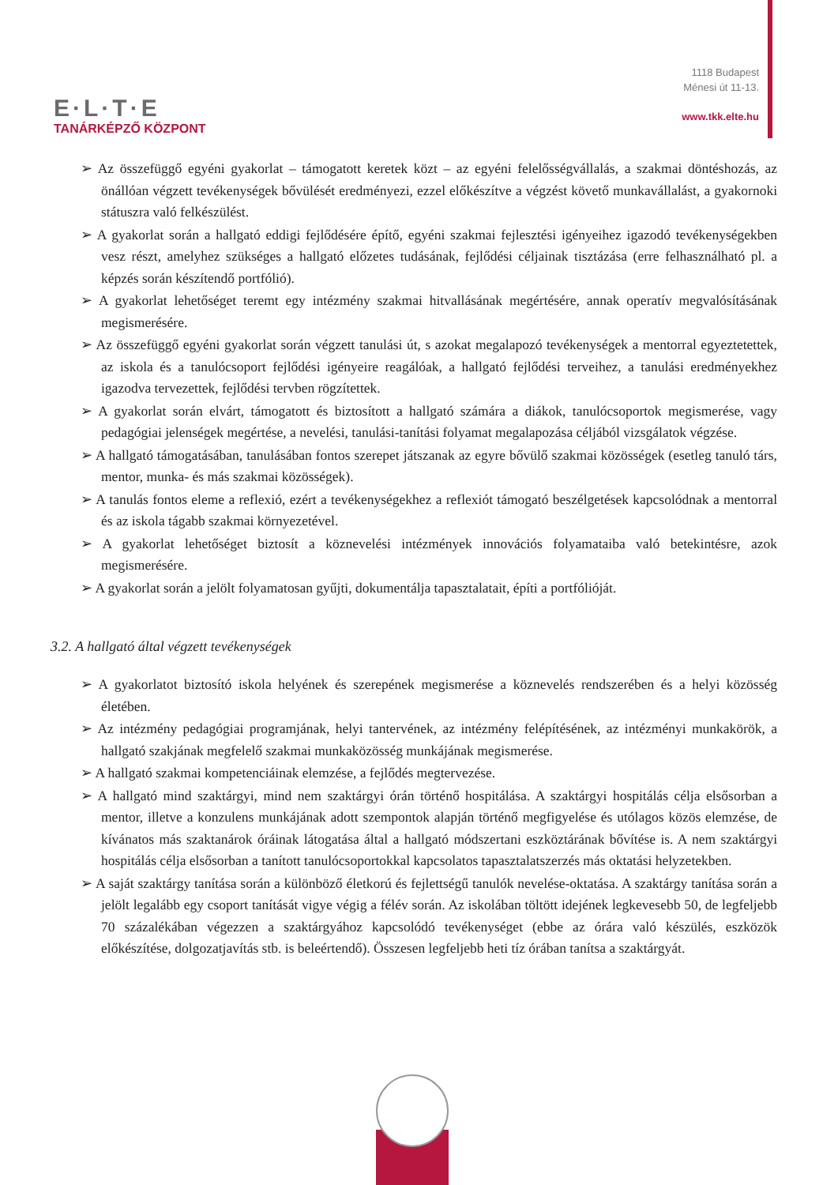E·L·T·E
TANÁRKÉPZŐ KÖZPONT
1118 Budapest
Ménesi út 11-13.
www.tkk.elte.hu
➢ Az összefüggő egyéni gyakorlat – támogatott keretek közt – az egyéni felelősségvállalás, a szakmai döntéshozás, az önállóan végzett tevékenységek bővülését eredményezi, ezzel előkészítve a végzést követő munkavállalást, a gyakornoki státuszra való felkészülést.
➢ A gyakorlat során a hallgató eddigi fejlődésére építő, egyéni szakmai fejlesztési igényeihez igazodó tevékenységekben vesz részt, amelyhez szükséges a hallgató előzetes tudásának, fejlődési céljainak tisztázása (erre felhasználható pl. a képzés során készítendő portfólió).
➢ A gyakorlat lehetőséget teremt egy intézmény szakmai hitvallásának megértésére, annak operatív megvalósításának megismerésére.
➢ Az összefüggő egyéni gyakorlat során végzett tanulási út, s azokat megalapozó tevékenységek a mentorral egyeztetettek, az iskola és a tanulócsoport fejlődési igényeire reagálóak, a hallgató fejlődési terveihez, a tanulási eredményekhez igazodva tervezettek, fejlődési tervben rögzítettek.
➢ A gyakorlat során elvárt, támogatott és biztosított a hallgató számára a diákok, tanulócsoportok megismerése, vagy pedagógiai jelenségek megértése, a nevelési, tanulási-tanítási folyamat megalapozása céljából vizsgálatok végzése.
➢ A hallgató támogatásában, tanulásában fontos szerepet játszanak az egyre bővülő szakmai közösségek (esetleg tanuló társ, mentor, munka- és más szakmai közösségek).
➢ A tanulás fontos eleme a reflexió, ezért a tevékenységekhez a reflexiót támogató beszélgetések kapcsolódnak a mentorral és az iskola tágabb szakmai környezetével.
➢ A gyakorlat lehetőséget biztosít a köznevelési intézmények innovációs folyamataiba való betekintésre, azok megismerésére.
➢ A gyakorlat során a jelölt folyamatosan gyűjti, dokumentálja tapasztalatait, építi a portfólióját.
3.2. A hallgató által végzett tevékenységek
➢ A gyakorlatot biztosító iskola helyének és szerepének megismerése a köznevelés rendszerében és a helyi közösség életében.
➢ Az intézmény pedagógiai programjának, helyi tantervének, az intézmény felépítésének, az intézményi munkakörök, a hallgató szakjának megfelelő szakmai munkaközösség munkájának megismerése.
➢ A hallgató szakmai kompetenciáinak elemzése, a fejlődés megtervezése.
➢ A hallgató mind szaktárgyi, mind nem szaktárgyi órán történő hospitálása. A szaktárgyi hospitálás célja elsősorban a mentor, illetve a konzulens munkájának adott szempontok alapján történő megfigyelése és utólagos közös elemzése, de kívánatos más szaktanárok óráinak látogatása által a hallgató módszertani eszköztárának bővítése is. A nem szaktárgyi hospitálás célja elsősorban a tanított tanulócsoportokkal kapcsolatos tapasztalatszerzés más oktatási helyzetekben.
➢ A saját szaktárgy tanítása során a különböző életkorú és fejlettségű tanulók nevelése-oktatása. A szaktárgy tanítása során a jelölt legalább egy csoport tanítását vigye végig a félév során. Az iskolában töltött idejének legkevesebb 50, de legfeljebb 70 százalékában végezzen a szaktárgyához kapcsolódó tevékenységet (ebbe az órára való készülés, eszközök előkészítése, dolgozatjavítás stb. is beleértendő). Összesen legfeljebb heti tíz órában tanítsa a szaktárgyát.